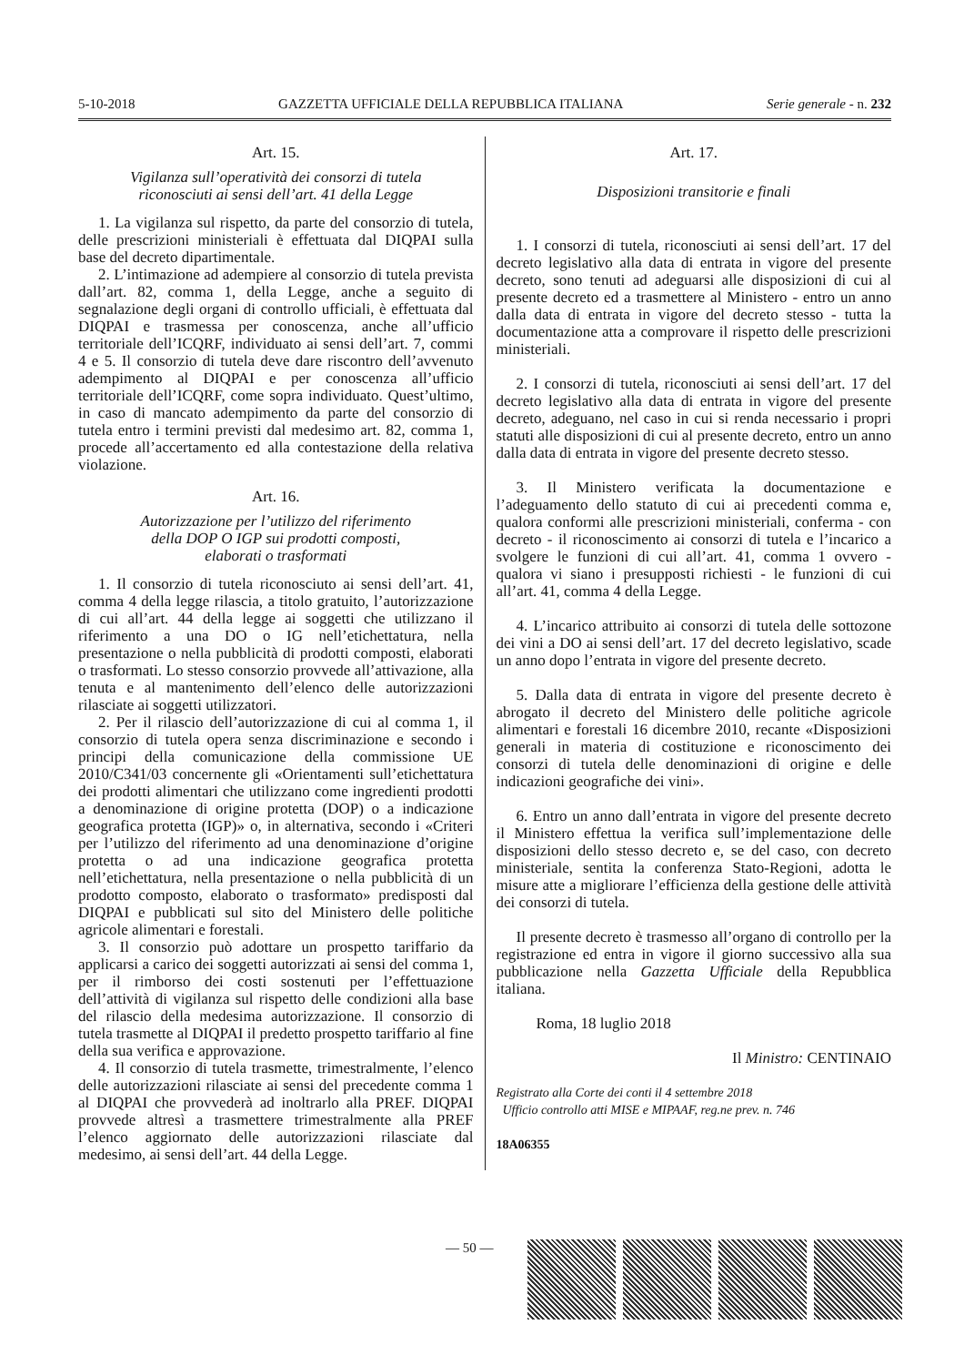5-10-2018 GAZZETTA UFFICIALE DELLA REPUBBLICA ITALIANA Serie generale - n. 232
Art. 15.
Vigilanza sull’operatività dei consorzi di tutela
riconosciuti ai sensi dell’art. 41 della Legge
1. La vigilanza sul rispetto, da parte del consorzio di tutela, delle prescrizioni ministeriali è effettuata dal DIQPAI sulla base del decreto dipartimentale.
2. L’intimazione ad adempiere al consorzio di tutela prevista dall’art. 82, comma 1, della Legge, anche a seguito di segnalazione degli organi di controllo ufficiali, è effettuata dal DIQPAI e trasmessa per conoscenza, anche all’ufficio territoriale dell’ICQRF, individuato ai sensi dell’art. 7, commi 4 e 5. Il consorzio di tutela deve dare riscontro dell’avvenuto adempimento al DIQPAI e per conoscenza all’ufficio territoriale dell’ICQRF, come sopra individuato. Quest’ultimo, in caso di mancato adempimento da parte del consorzio di tutela entro i termini previsti dal medesimo art. 82, comma 1, procede all’accertamento ed alla contestazione della relativa violazione.
Art. 16.
Autorizzazione per l’utilizzo del riferimento
della DOP O IGP sui prodotti composti,
elaborati o trasformati
1. Il consorzio di tutela riconosciuto ai sensi dell’art. 41, comma 4 della legge rilascia, a titolo gratuito, l’autorizzazione di cui all’art. 44 della legge ai soggetti che utilizzano il riferimento a una DO o IG nell’etichettatura, nella presentazione o nella pubblicità di prodotti composti, elaborati o trasformati. Lo stesso consorzio provvede all’attivazione, alla tenuta e al mantenimento dell’elenco delle autorizzazioni rilasciate ai soggetti utilizzatori.
2. Per il rilascio dell’autorizzazione di cui al comma 1, il consorzio di tutela opera senza discriminazione e secondo i principi della comunicazione della commissione UE 2010/C341/03 concernente gli «Orientamenti sull’etichettatura dei prodotti alimentari che utilizzano come ingredienti prodotti a denominazione di origine protetta (DOP) o a indicazione geografica protetta (IGP)» o, in alternativa, secondo i «Criteri per l’utilizzo del riferimento ad una denominazione d’origine protetta o ad una indicazione geografica protetta nell’etichettatura, nella presentazione o nella pubblicità di un prodotto composto, elaborato o trasformato» predisposti dal DIQPAI e pubblicati sul sito del Ministero delle politiche agricole alimentari e forestali.
3. Il consorzio può adottare un prospetto tariffario da applicarsi a carico dei soggetti autorizzati ai sensi del comma 1, per il rimborso dei costi sostenuti per l’effettuazione dell’attività di vigilanza sul rispetto delle condizioni alla base del rilascio della medesima autorizzazione. Il consorzio di tutela trasmette al DIQPAI il predetto prospetto tariffario al fine della sua verifica e approvazione.
4. Il consorzio di tutela trasmette, trimestralmente, l’elenco delle autorizzazioni rilasciate ai sensi del precedente comma 1 al DIQPAI che provvederà ad inoltrarlo alla PREF. DIQPAI provvede altresì a trasmettere trimestralmente alla PREF l’elenco aggiornato delle autorizzazioni rilasciate dal medesimo, ai sensi dell’art. 44 della Legge.
Art. 17.
Disposizioni transitorie e finali
1. I consorzi di tutela, riconosciuti ai sensi dell’art. 17 del decreto legislativo alla data di entrata in vigore del presente decreto, sono tenuti ad adeguarsi alle disposizioni di cui al presente decreto ed a trasmettere al Ministero - entro un anno dalla data di entrata in vigore del decreto stesso - tutta la documentazione atta a comprovare il rispetto delle prescrizioni ministeriali.
2. I consorzi di tutela, riconosciuti ai sensi dell’art. 17 del decreto legislativo alla data di entrata in vigore del presente decreto, adeguano, nel caso in cui si renda necessario i propri statuti alle disposizioni di cui al presente decreto, entro un anno dalla data di entrata in vigore del presente decreto stesso.
3. Il Ministero verificata la documentazione e l’adeguamento dello statuto di cui ai precedenti comma e, qualora conformi alle prescrizioni ministeriali, conferma - con decreto - il riconoscimento ai consorzi di tutela e l’incarico a svolgere le funzioni di cui all’art. 41, comma 1 ovvero - qualora vi siano i presupposti richiesti - le funzioni di cui all’art. 41, comma 4 della Legge.
4. L’incarico attribuito ai consorzi di tutela delle sottozone dei vini a DO ai sensi dell’art. 17 del decreto legislativo, scade un anno dopo l’entrata in vigore del presente decreto.
5. Dalla data di entrata in vigore del presente decreto è abrogato il decreto del Ministero delle politiche agricole alimentari e forestali 16 dicembre 2010, recante «Disposizioni generali in materia di costituzione e riconoscimento dei consorzi di tutela delle denominazioni di origine e delle indicazioni geografiche dei vini».
6. Entro un anno dall’entrata in vigore del presente decreto il Ministero effettua la verifica sull’implementazione delle disposizioni dello stesso decreto e, se del caso, con decreto ministeriale, sentita la conferenza Stato-Regioni, adotta le misure atte a migliorare l’efficienza della gestione delle attività dei consorzi di tutela.
Il presente decreto è trasmesso all’organo di controllo per la registrazione ed entra in vigore il giorno successivo alla sua pubblicazione nella Gazzetta Ufficiale della Repubblica italiana.
Roma, 18 luglio 2018
Il Ministro: CENTINAIO
Registrato alla Corte dei conti il 4 settembre 2018
Ufficio controllo atti MISE e MIPAAF, reg.ne prev. n. 746
18A06355
— 50 —